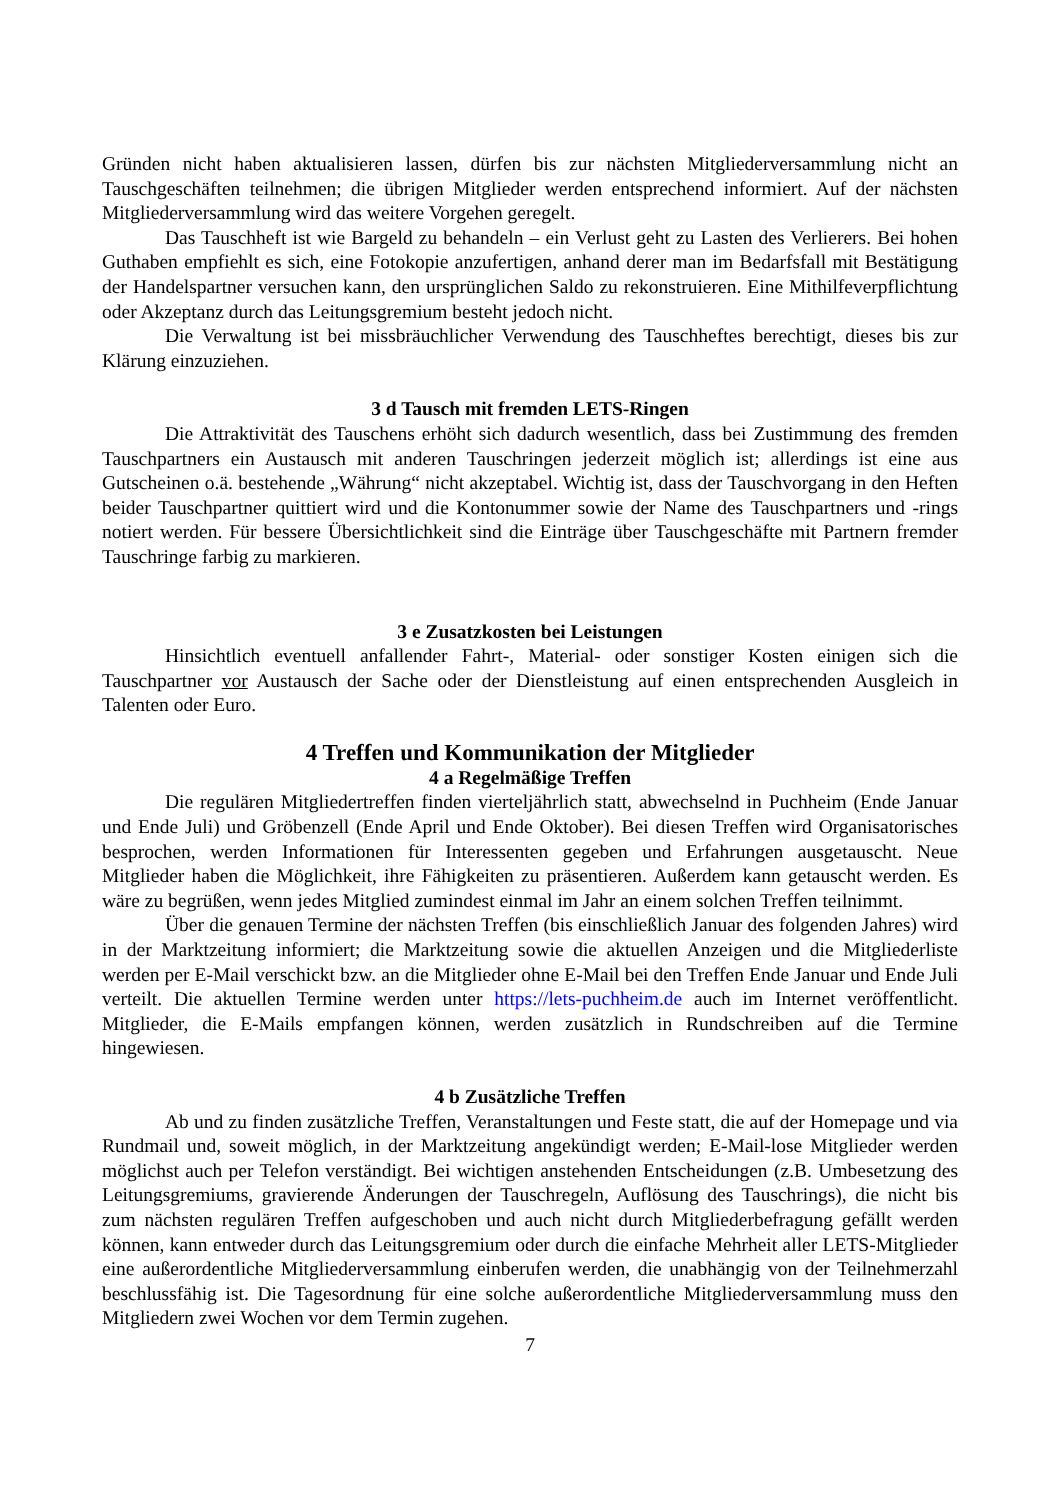Gründen nicht haben aktualisieren lassen, dürfen bis zur nächsten Mitgliederversammlung nicht an Tauschgeschäften teilnehmen; die übrigen Mitglieder werden entsprechend informiert. Auf der nächsten Mitgliederversammlung wird das weitere Vorgehen geregelt.
Das Tauschheft ist wie Bargeld zu behandeln – ein Verlust geht zu Lasten des Verlierers. Bei hohen Guthaben empfiehlt es sich, eine Fotokopie anzufertigen, anhand derer man im Bedarfsfall mit Bestätigung der Handelspartner versuchen kann, den ursprünglichen Saldo zu rekonstruieren. Eine Mithilfeverpflichtung oder Akzeptanz durch das Leitungsgremium besteht jedoch nicht.
Die Verwaltung ist bei missbräuchlicher Verwendung des Tauschheftes berechtigt, dieses bis zur Klärung einzuziehen.
3 d Tausch mit fremden LETS-Ringen
Die Attraktivität des Tauschens erhöht sich dadurch wesentlich, dass bei Zustimmung des fremden Tauschpartners ein Austausch mit anderen Tauschringen jederzeit möglich ist; allerdings ist eine aus Gutscheinen o.ä. bestehende „Währung“ nicht akzeptabel. Wichtig ist, dass der Tauschvorgang in den Heften beider Tauschpartner quittiert wird und die Kontonummer sowie der Name des Tauschpartners und -rings notiert werden. Für bessere Übersichtlichkeit sind die Einträge über Tauschgeschäfte mit Partnern fremder Tauschringe farbig zu markieren.
3 e Zusatzkosten bei Leistungen
Hinsichtlich eventuell anfallender Fahrt-, Material- oder sonstiger Kosten einigen sich die Tauschpartner vor Austausch der Sache oder der Dienstleistung auf einen entsprechenden Ausgleich in Talenten oder Euro.
4 Treffen und Kommunikation der Mitglieder
4 a Regelmäßige Treffen
Die regulären Mitgliedertreffen finden vierteljährlich statt, abwechselnd in Puchheim (Ende Januar und Ende Juli) und Gröbenzell (Ende April und Ende Oktober). Bei diesen Treffen wird Organisatorisches besprochen, werden Informationen für Interessenten gegeben und Erfahrungen ausgetauscht. Neue Mitglieder haben die Möglichkeit, ihre Fähigkeiten zu präsentieren. Außerdem kann getauscht werden. Es wäre zu begrüßen, wenn jedes Mitglied zumindest einmal im Jahr an einem solchen Treffen teilnimmt.
Über die genauen Termine der nächsten Treffen (bis einschließlich Januar des folgenden Jahres) wird in der Marktzeitung informiert; die Marktzeitung sowie die aktuellen Anzeigen und die Mitgliederliste werden per E-Mail verschickt bzw. an die Mitglieder ohne E-Mail bei den Treffen Ende Januar und Ende Juli verteilt. Die aktuellen Termine werden unter https://lets-puchheim.de auch im Internet veröffentlicht. Mitglieder, die E-Mails empfangen können, werden zusätzlich in Rundschreiben auf die Termine hingewiesen.
4 b Zusätzliche Treffen
Ab und zu finden zusätzliche Treffen, Veranstaltungen und Feste statt, die auf der Homepage und via Rundmail und, soweit möglich, in der Marktzeitung angekündigt werden; E-Mail-lose Mitglieder werden möglichst auch per Telefon verständigt. Bei wichtigen anstehenden Entscheidungen (z.B. Umbesetzung des Leitungsgremiums, gravierende Änderungen der Tauschregeln, Auflösung des Tauschrings), die nicht bis zum nächsten regulären Treffen aufgeschoben und auch nicht durch Mitgliederbefragung gefällt werden können, kann entweder durch das Leitungsgremium oder durch die einfache Mehrheit aller LETS-Mitglieder eine außerordentliche Mitgliederversammlung einberufen werden, die unabhängig von der Teilnehmerzahl beschlussfähig ist. Die Tagesordnung für eine solche außerordentliche Mitgliederversammlung muss den Mitgliedern zwei Wochen vor dem Termin zugehen.
7